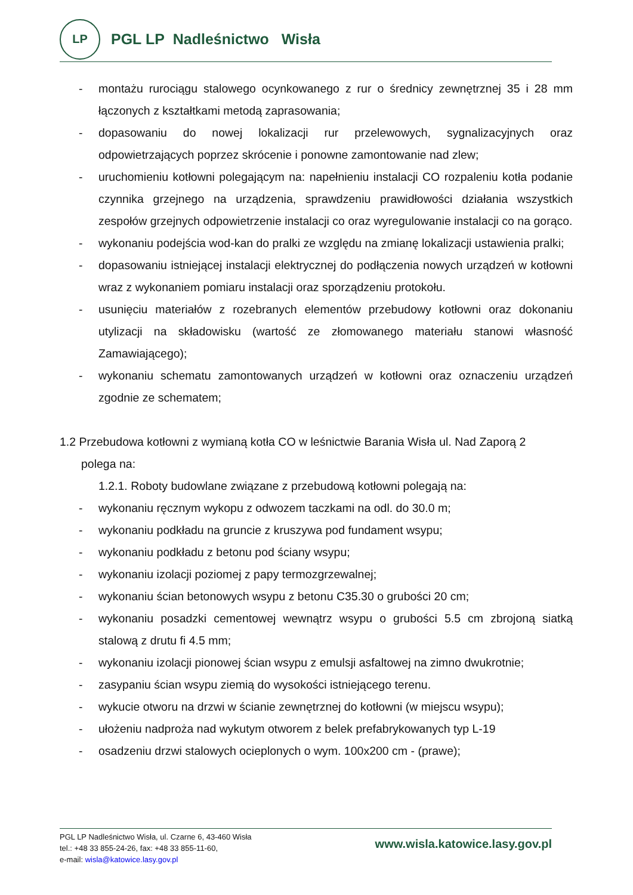LP
PGL LP Nadleśnictwo Wisła
- montażu rurociągu stalowego ocynkowanego z rur o średnicy zewnętrznej 35 i 28 mm łączonych z kształtkami metodą zaprasowania;
- dopasowaniu do nowej lokalizacji rur przelewowych, sygnalizacyjnych oraz odpowietrzających poprzez skrócenie i ponowne zamontowanie nad zlew;
- uruchomieniu kotłowni polegającym na: napełnieniu instalacji CO rozpaleniu kotła podanie czynnika grzejnego na urządzenia, sprawdzeniu prawidłowości działania wszystkich zespołów grzejnych odpowietrzenie instalacji co oraz wyregulowanie instalacji co na gorąco.
- wykonaniu podejścia wod-kan do pralki ze względu na zmianę lokalizacji ustawienia pralki;
- dopasowaniu istniejącej instalacji elektrycznej do podłączenia nowych urządzeń w kotłowni wraz z wykonaniem pomiaru instalacji oraz sporządzeniu protokołu.
- usunięciu materiałów z rozebranych elementów przebudowy kotłowni oraz dokonaniu utylizacji na składowisku (wartość ze złomowanego materiału stanowi własność Zamawiającego);
- wykonaniu schematu zamontowanych urządzeń w kotłowni oraz oznaczeniu urządzeń zgodnie ze schematem;
1.2 Przebudowa kotłowni z wymianą kotła CO w leśnictwie Barania Wisła ul. Nad Zaporą 2
polega na:
1.2.1. Roboty budowlane związane z przebudową kotłowni polegają na:
- wykonaniu ręcznym wykopu z odwozem taczkami na odl. do 30.0 m;
- wykonaniu podkładu na gruncie z kruszywa pod fundament wsypu;
- wykonaniu podkładu z betonu pod ściany wsypu;
- wykonaniu izolacji poziomej z papy termozgrzewalnej;
- wykonaniu ścian betonowych wsypu z betonu C35.30 o grubości 20 cm;
- wykonaniu posadzki cementowej wewnątrz wsypu o grubości 5.5 cm zbrojoną siatką stalową z drutu fi 4.5 mm;
- wykonaniu izolacji pionowej ścian wsypu z emulsji asfaltowej na zimno dwukrotnie;
- zasypaniu ścian wsypu ziemią do wysokości istniejącego terenu.
- wykucie otworu na drzwi w ścianie zewnętrznej do kotłowni (w miejscu wsypu);
- ułożeniu nadproża nad wykutym otworem z belek prefabrykowanych typ L-19
- osadzeniu drzwi stalowych ocieplonych o wym. 100x200 cm - (prawe);
PGL LP Nadleśnictwo Wisła, ul. Czarne 6, 43-460 Wisła
tel.: +48 33 855-24-26, fax: +48 33 855-11-60,
e-mail: wisla@katowice.lasy.gov.pl
www.wisla.katowice.lasy.gov.pl